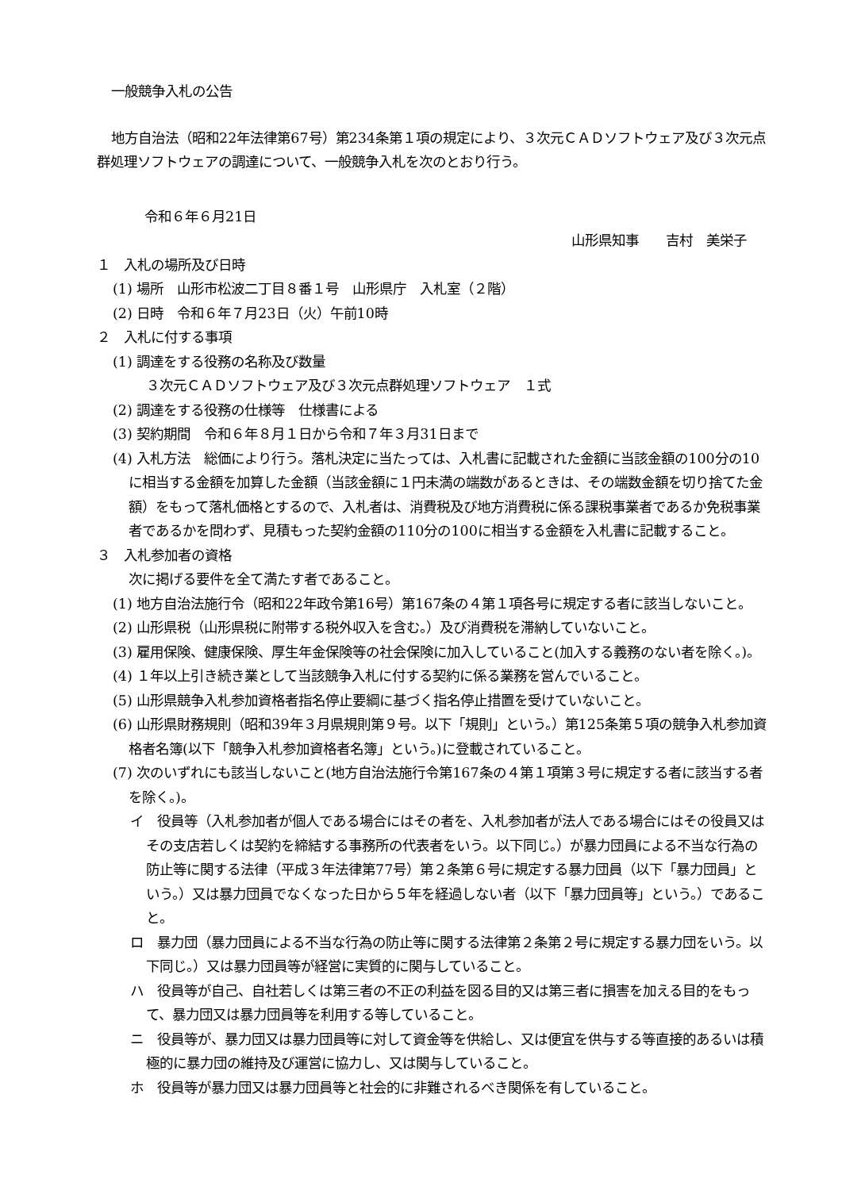一般競争入札の公告
地方自治法（昭和22年法律第67号）第234条第１項の規定により、３次元ＣＡＤソフトウェア及び３次元点群処理ソフトウェアの調達について、一般競争入札を次のとおり行う。
令和６年６月21日
山形県知事　　吉村　美栄子
１　入札の場所及び日時
(1) 場所　山形市松波二丁目８番１号　山形県庁　入札室（２階）
(2) 日時　令和６年７月23日（火）午前10時
２　入札に付する事項
(1) 調達をする役務の名称及び数量
３次元ＣＡＤソフトウェア及び３次元点群処理ソフトウェア　１式
(2) 調達をする役務の仕様等　仕様書による
(3) 契約期間　令和６年８月１日から令和７年３月31日まで
(4) 入札方法　総価により行う。落札決定に当たっては、入札書に記載された金額に当該金額の100分の10に相当する金額を加算した金額（当該金額に１円未満の端数があるときは、その端数金額を切り捨てた金額）をもって落札価格とするので、入札者は、消費税及び地方消費税に係る課税事業者であるか免税事業者であるかを問わず、見積もった契約金額の110分の100に相当する金額を入札書に記載すること。
３　入札参加者の資格
次に掲げる要件を全て満たす者であること。
(1) 地方自治法施行令（昭和22年政令第16号）第167条の４第１項各号に規定する者に該当しないこと。
(2) 山形県税（山形県税に附帯する税外収入を含む。）及び消費税を滞納していないこと。
(3) 雇用保険、健康保険、厚生年金保険等の社会保険に加入していること(加入する義務のない者を除く。)。
(4) １年以上引き続き業として当該競争入札に付する契約に係る業務を営んでいること。
(5) 山形県競争入札参加資格者指名停止要綱に基づく指名停止措置を受けていないこと。
(6) 山形県財務規則（昭和39年３月県規則第９号。以下「規則」という。）第125条第５項の競争入札参加資格者名簿(以下「競争入札参加資格者名簿」という。)に登載されていること。
(7) 次のいずれにも該当しないこと(地方自治法施行令第167条の４第１項第３号に規定する者に該当する者を除く。)。
イ　役員等（入札参加者が個人である場合にはその者を、入札参加者が法人である場合にはその役員又はその支店若しくは契約を締結する事務所の代表者をいう。以下同じ。）が暴力団員による不当な行為の防止等に関する法律（平成３年法律第77号）第２条第６号に規定する暴力団員（以下「暴力団員」という。）又は暴力団員でなくなった日から５年を経過しない者（以下「暴力団員等」という。）であること。
ロ　暴力団（暴力団員による不当な行為の防止等に関する法律第２条第２号に規定する暴力団をいう。以下同じ。）又は暴力団員等が経営に実質的に関与していること。
ハ　役員等が自己、自社若しくは第三者の不正の利益を図る目的又は第三者に損害を加える目的をもって、暴力団又は暴力団員等を利用する等していること。
ニ　役員等が、暴力団又は暴力団員等に対して資金等を供給し、又は便宜を供与する等直接的あるいは積極的に暴力団の維持及び運営に協力し、又は関与していること。
ホ　役員等が暴力団又は暴力団員等と社会的に非難されるべき関係を有していること。